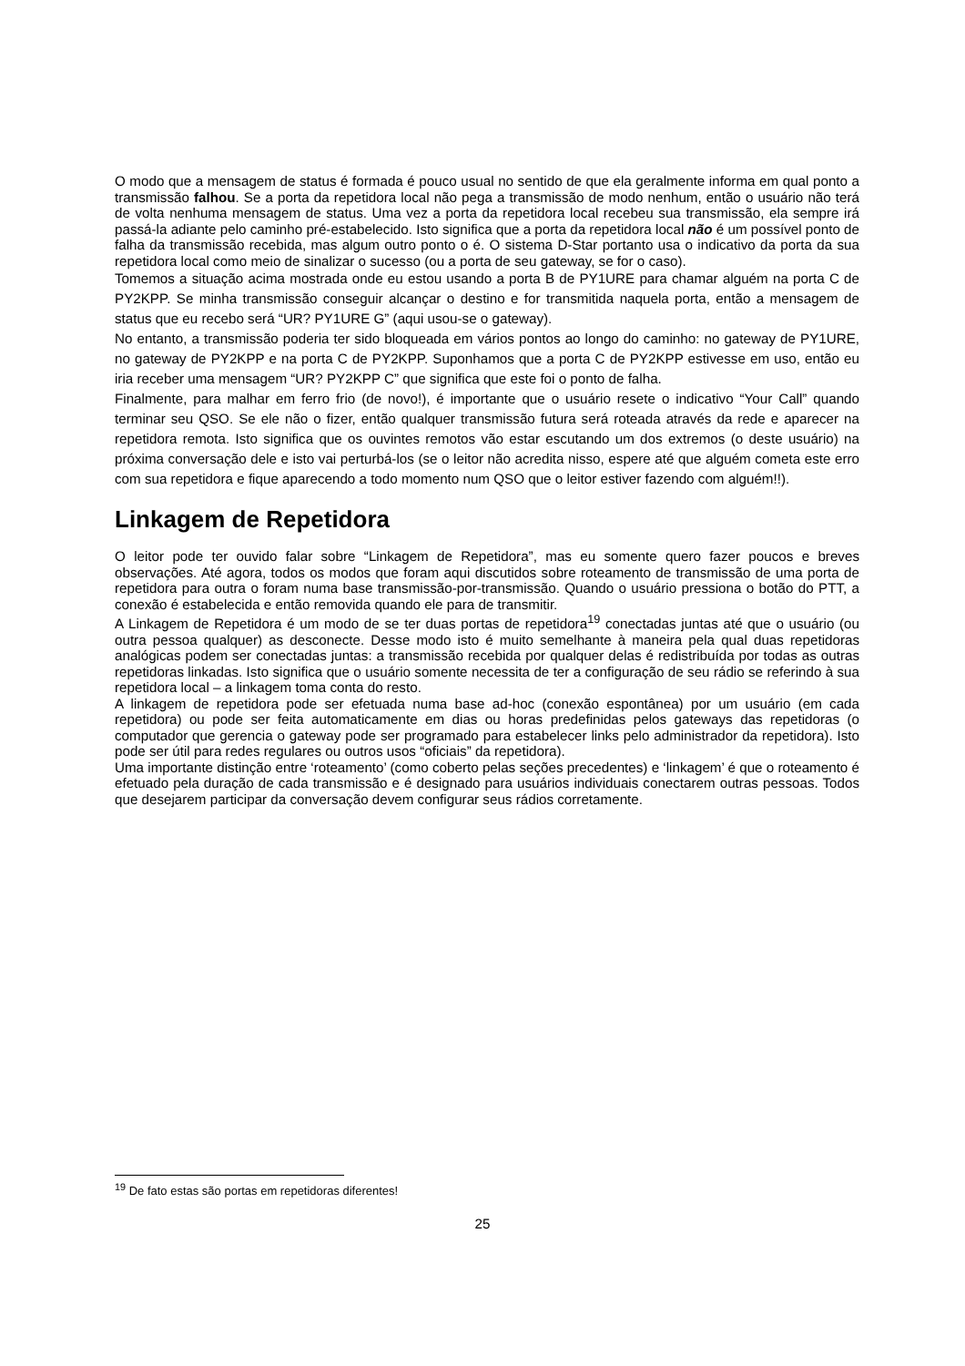O modo que a mensagem de status é formada é pouco usual no sentido de que ela geralmente informa em qual ponto a transmissão falhou. Se a porta da repetidora local não pega a transmissão de modo nenhum, então o usuário não terá de volta nenhuma mensagem de status. Uma vez a porta da repetidora local recebeu sua transmissão, ela sempre irá passá-la adiante pelo caminho pré-estabelecido. Isto significa que a porta da repetidora local não é um possível ponto de falha da transmissão recebida, mas algum outro ponto o é. O sistema D-Star portanto usa o indicativo da porta da sua repetidora local como meio de sinalizar o sucesso (ou a porta de seu gateway, se for o caso).
Tomemos a situação acima mostrada onde eu estou usando a porta B de PY1URE para chamar alguém na porta C de PY2KPP. Se minha transmissão conseguir alcançar o destino e for transmitida naquela porta, então a mensagem de status que eu recebo será “UR? PY1URE G” (aqui usou-se o gateway).
No entanto, a transmissão poderia ter sido bloqueada em vários pontos ao longo do caminho: no gateway de PY1URE, no gateway de PY2KPP e na porta C de PY2KPP. Suponhamos que a porta C de PY2KPP estivesse em uso, então eu iria receber uma mensagem “UR? PY2KPP C” que significa que este foi o ponto de falha.
Finalmente, para malhar em ferro frio (de novo!), é importante que o usuário resete o indicativo “Your Call” quando terminar seu QSO. Se ele não o fizer, então qualquer transmissão futura será roteada através da rede e aparecer na repetidora remota. Isto significa que os ouvintes remotos vão estar escutando um dos extremos (o deste usuário) na próxima conversação dele e isto vai perturbá-los (se o leitor não acredita nisso, espere até que alguém cometa este erro com sua repetidora e fique aparecendo a todo momento num QSO que o leitor estiver fazendo com alguém!!).
Linkagem de Repetidora
O leitor pode ter ouvido falar sobre “Linkagem de Repetidora”, mas eu somente quero fazer poucos e breves observações. Até agora, todos os modos que foram aqui discutidos sobre roteamento de transmissão de uma porta de repetidora para outra o foram numa base transmissão-por-transmissão. Quando o usuário pressiona o botão do PTT, a conexão é estabelecida e então removida quando ele para de transmitir.
A Linkagem de Repetidora é um modo de se ter duas portas de repetidora<sup>19</sup> conectadas juntas até que o usuário (ou outra pessoa qualquer) as desconecte. Desse modo isto é muito semelhante à maneira pela qual duas repetidoras analógicas podem ser conectadas juntas: a transmissão recebida por qualquer delas é redistribuída por todas as outras repetidoras linkadas. Isto significa que o usuário somente necessita de ter a configuração de seu rádio se referindo à sua repetidora local – a linkagem toma conta do resto.
A linkagem de repetidora pode ser efetuada numa base ad-hoc (conexão espontânea) por um usuário (em cada repetidora) ou pode ser feita automaticamente em dias ou horas predefinidas pelos gateways das repetidoras (o computador que gerencia o gateway pode ser programado para estabelecer links pelo administrador da repetidora). Isto pode ser útil para redes regulares ou outros usos “oficiais” da repetidora).
Uma importante distinção entre ‘roteamento’ (como coberto pelas seções precedentes) e ‘linkagem’ é que o roteamento é efetuado pela duração de cada transmissão e é designado para usuários individuais conectarem outras pessoas. Todos que desejarem participar da conversação devem configurar seus rádios corretamente.
<sup>19</sup> De fato estas são portas em repetidoras diferentes!
25